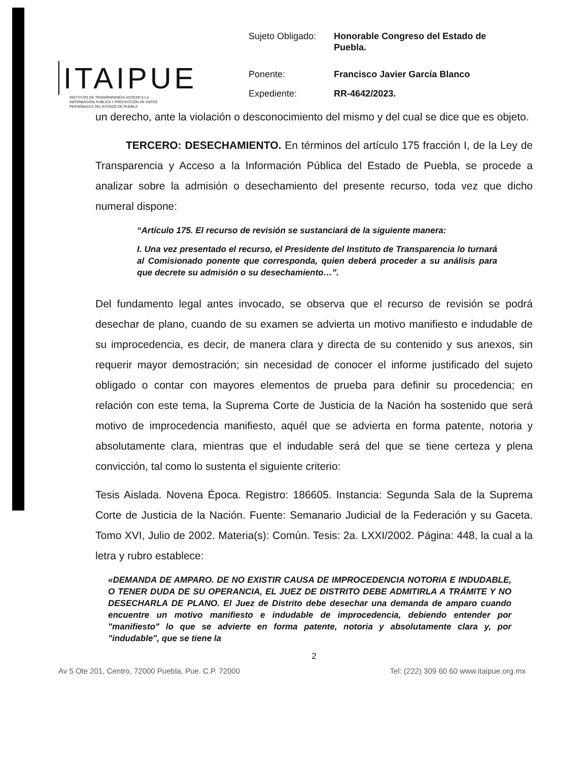ITAIPUE
INSTITUTO DE TRANSPARENCIA ACCESO A LA INFORMACIÓN PÚBLICA Y PROTECCIÓN DE DATOS PERSONALES DEL ESTADO DE PUEBLA
| Sujeto Obligado: | Honorable Congreso del Estado de Puebla. |
| Ponente: | Francisco Javier García Blanco |
| Expediente: | RR-4642/2023. |
un derecho, ante la violación o desconocimiento del mismo y del cual se dice que es objeto.
TERCERO: DESECHAMIENTO. En términos del artículo 175 fracción I, de la Ley de Transparencia y Acceso a la Información Pública del Estado de Puebla, se procede a analizar sobre la admisión o desechamiento del presente recurso, toda vez que dicho numeral dispone:
“Artículo 175. El recurso de revisión se sustanciará de la siguiente manera:
I. Una vez presentado el recurso, el Presidente del Instituto de Transparencia lo turnará al Comisionado ponente que corresponda, quien deberá proceder a su análisis para que decrete su admisión o su desechamiento…”.
Del fundamento legal antes invocado, se observa que el recurso de revisión se podrá desechar de plano, cuando de su examen se advierta un motivo manifiesto e indudable de su improcedencia, es decir, de manera clara y directa de su contenido y sus anexos, sin requerir mayor demostración; sin necesidad de conocer el informe justificado del sujeto obligado o contar con mayores elementos de prueba para definir su procedencia; en relación con este tema, la Suprema Corte de Justicia de la Nación ha sostenido que será motivo de improcedencia manifiesto, aquél que se advierta en forma patente, notoria y absolutamente clara, mientras que el indudable será del que se tiene certeza y plena convicción, tal como lo sustenta el siguiente criterio:
Tesis Aislada. Novena Época. Registro: 186605. Instancia: Segunda Sala de la Suprema Corte de Justicia de la Nación. Fuente: Semanario Judicial de la Federación y su Gaceta. Tomo XVI, Julio de 2002. Materia(s): Común. Tesis: 2a. LXXI/2002. Página: 448, la cual a la letra y rubro establece:
«DEMANDA DE AMPARO. DE NO EXISTIR CAUSA DE IMPROCEDENCIA NOTORIA E INDUDABLE, O TENER DUDA DE SU OPERANCIA, EL JUEZ DE DISTRITO DEBE ADMITIRLA A TRÁMITE Y NO DESECHARLA DE PLANO. El Juez de Distrito debe desechar una demanda de amparo cuando encuentre un motivo manifiesto e indudable de improcedencia, debiendo entender por "manifiesto" lo que se advierte en forma patente, notoria y absolutamente clara y, por "indudable", que se tiene la
2
Av 5 Ote 201, Centro, 72000 Puebla, Pue. C.P. 72000 Tel: (222) 309 60 60 www.itaipue.org.mx